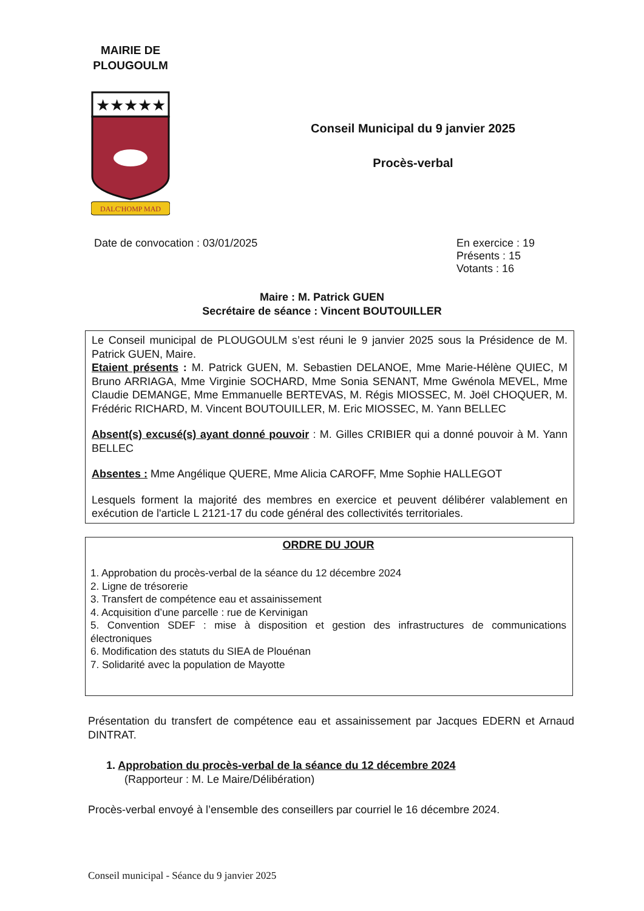MAIRIE DE
PLOUGOULM
★★★★★
DALC'HOMP MAD
Conseil Municipal du 9 janvier 2025
Procès-verbal
Date de convocation : 03/01/2025
En exercice : 19
Présents : 15
Votants : 16
Maire : M. Patrick GUEN
Secrétaire de séance : Vincent BOUTOUILLER
Le Conseil municipal de PLOUGOULM s’est réuni le 9 janvier 2025 sous la Présidence de M. Patrick GUEN, Maire.
Etaient présents : M. Patrick GUEN, M. Sebastien DELANOE, Mme Marie-Hélène QUIEC, M Bruno ARRIAGA, Mme Virginie SOCHARD, Mme Sonia SENANT, Mme Gwénola MEVEL, Mme Claudie DEMANGE, Mme Emmanuelle BERTEVAS, M. Régis MIOSSEC, M. Joël CHOQUER, M. Frédéric RICHARD, M. Vincent BOUTOUILLER, M. Eric MIOSSEC, M. Yann BELLEC
Absent(s) excusé(s) ayant donné pouvoir : M. Gilles CRIBIER qui a donné pouvoir à M. Yann BELLEC
Absentes : Mme Angélique QUERE, Mme Alicia CAROFF, Mme Sophie HALLEGOT
Lesquels forment la majorité des membres en exercice et peuvent délibérer valablement en exécution de l'article L 2121-17 du code général des collectivités territoriales.
ORDRE DU JOUR
1. Approbation du procès-verbal de la séance du 12 décembre 2024
2. Ligne de trésorerie
3. Transfert de compétence eau et assainissement
4. Acquisition d’une parcelle : rue de Kervinigan
5. Convention SDEF : mise à disposition et gestion des infrastructures de communications électroniques
6. Modification des statuts du SIEA de Plouénan
7. Solidarité avec la population de Mayotte
Présentation du transfert de compétence eau et assainissement par Jacques EDERN et Arnaud DINTRAT.
1. Approbation du procès-verbal de la séance du 12 décembre 2024
(Rapporteur : M. Le Maire/Délibération)
Procès-verbal envoyé à l’ensemble des conseillers par courriel le 16 décembre 2024.
Conseil municipal - Séance du 9 janvier 2025